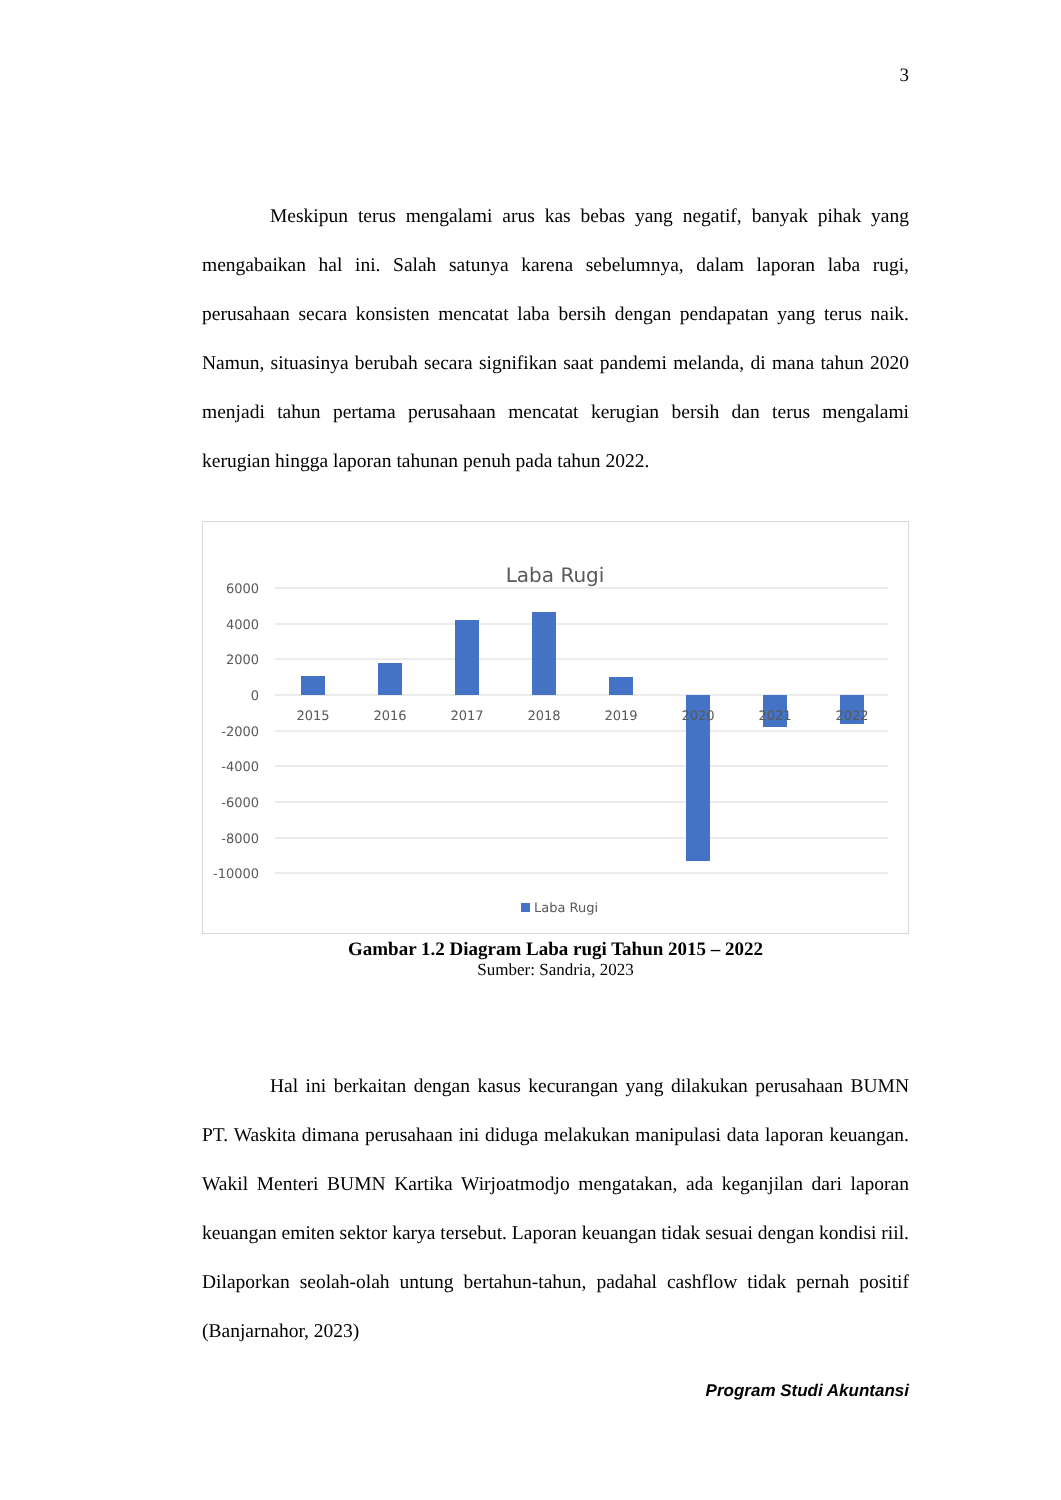3
Meskipun terus mengalami arus kas bebas yang negatif, banyak pihak yang mengabaikan hal ini. Salah satunya karena sebelumnya, dalam laporan laba rugi, perusahaan secara konsisten mencatat laba bersih dengan pendapatan yang terus naik. Namun, situasinya berubah secara signifikan saat pandemi melanda, di mana tahun 2020 menjadi tahun pertama perusahaan mencatat kerugian bersih dan terus mengalami kerugian hingga laporan tahunan penuh pada tahun 2022.
Laba Rugi
6000
4000
2000
0
-2000
-4000
-6000
-8000
-10000
2015
2016
2017
2018
2019
2020
2021
2022
Laba Rugi
Gambar 1.2 Diagram Laba rugi Tahun 2015 – 2022
Sumber: Sandria, 2023
Hal ini berkaitan dengan kasus kecurangan yang dilakukan perusahaan BUMN PT. Waskita dimana perusahaan ini diduga melakukan manipulasi data laporan keuangan. Wakil Menteri BUMN Kartika Wirjoatmodjo mengatakan, ada keganjilan dari laporan keuangan emiten sektor karya tersebut. Laporan keuangan tidak sesuai dengan kondisi riil. Dilaporkan seolah-olah untung bertahun-tahun, padahal cashflow tidak pernah positif (Banjarnahor, 2023)
Program Studi Akuntansi